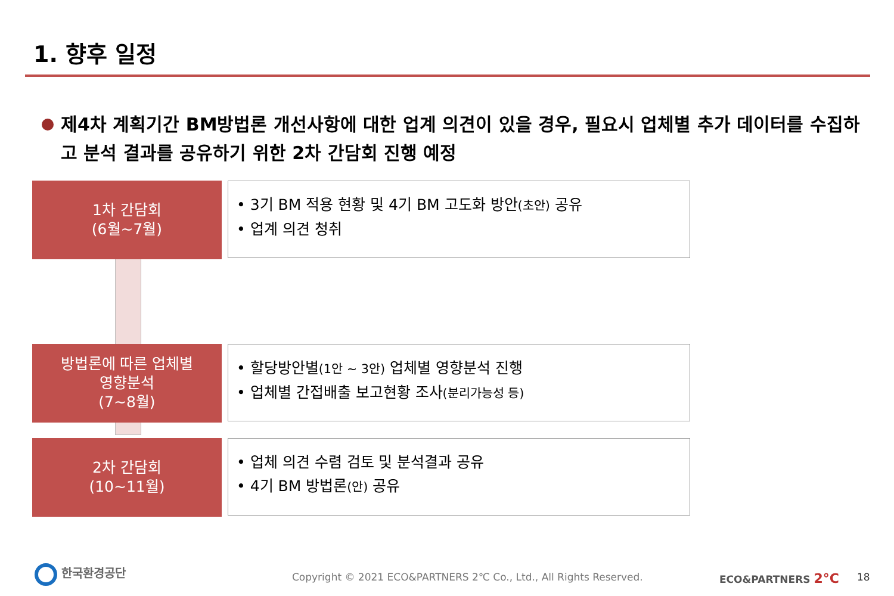1. 향후 일정
제4차 계획기간 BM방법론 개선사항에 대한 업계 의견이 있을 경우, 필요시 업체별 추가 데이터를 수집하고 분석 결과를 공유하기 위한 2차 간담회 진행 예정
1차 간담회
(6월~7월)
• 3기 BM 적용 현황 및 4기 BM 고도화 방안(초안) 공유
• 업계 의견 청취
방법론에 따른 업체별
영향분석
(7~8월)
• 할당방안별(1안 ~ 3안) 업체별 영향분석 진행
• 업체별 간접배출 보고현황 조사(분리가능성 등)
2차 간담회
(10~11월)
• 업체 의견 수렴 검토 및 분석결과 공유
• 4기 BM 방법론(안) 공유
한국환경공단
Copyright © 2021 ECO&PARTNERS 2℃ Co., Ltd., All Rights Reserved.
ECO&PARTNERS 2°C 18